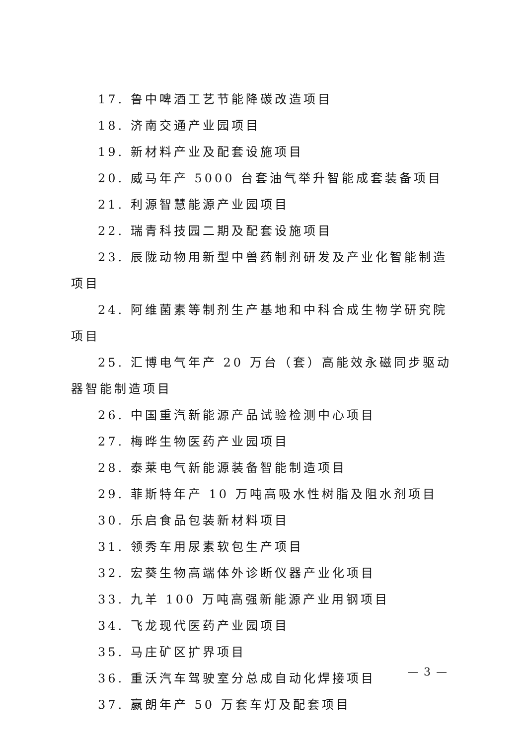17. 鲁中啤酒工艺节能降碳改造项目
18. 济南交通产业园项目
19. 新材料产业及配套设施项目
20. 威马年产 5000 台套油气举升智能成套装备项目
21. 利源智慧能源产业园项目
22. 瑞青科技园二期及配套设施项目
23. 辰陇动物用新型中兽药制剂研发及产业化智能制造项目
24. 阿维菌素等制剂生产基地和中科合成生物学研究院项目
25. 汇博电气年产 20 万台（套）高能效永磁同步驱动器智能制造项目
26. 中国重汽新能源产品试验检测中心项目
27. 梅晔生物医药产业园项目
28. 泰莱电气新能源装备智能制造项目
29. 菲斯特年产 10 万吨高吸水性树脂及阻水剂项目
30. 乐启食品包装新材料项目
31. 领秀车用尿素软包生产项目
32. 宏葵生物高端体外诊断仪器产业化项目
33. 九羊 100 万吨高强新能源产业用钢项目
34. 飞龙现代医药产业园项目
35. 马庄矿区扩界项目
36. 重沃汽车驾驶室分总成自动化焊接项目
37. 嬴朗年产 50 万套车灯及配套项目
— 3 —